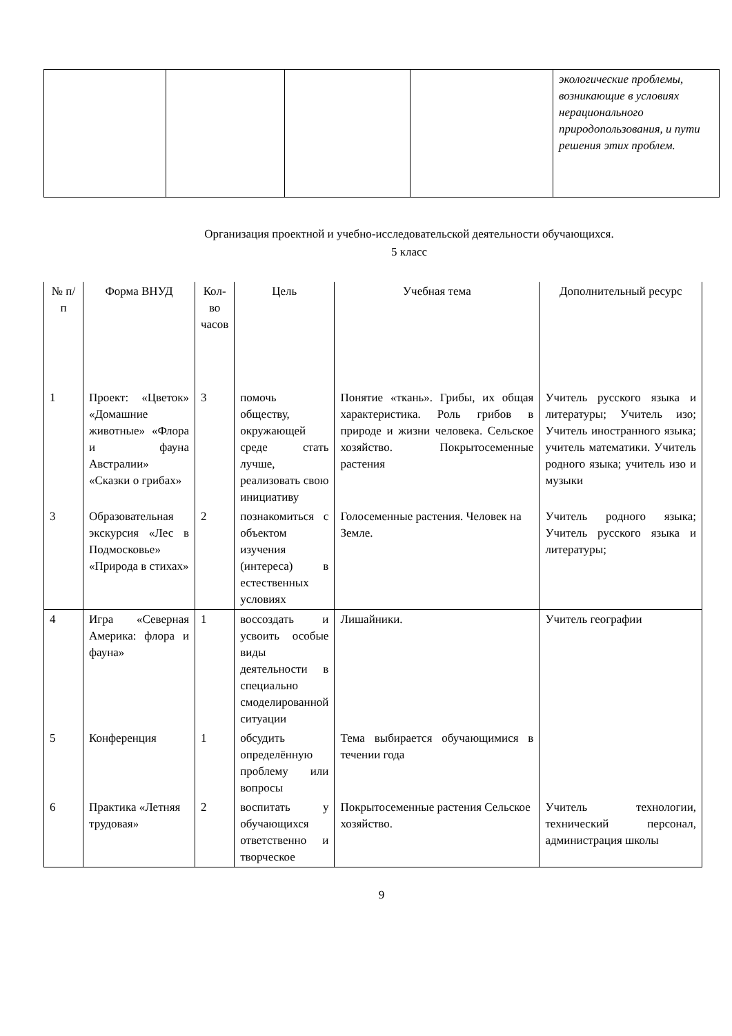| | | | | экологические проблемы, возникающие в условиях нерационального природопользования, и пути решения этих проблем. |
Организация проектной и учебно-исследовательской деятельности обучающихся.
5 класс
| № п/п | Форма ВНУД | Кол-во часов | Цель | Учебная тема | Дополнительный ресурс |
| 1 | Проект: «Цветок» «Домашние животные» «Флора и фауна Австралии» «Сказки о грибах» | 3 | помочь обществу, окружающей среде стать лучше, реализовать свою инициативу | Понятие «ткань». Грибы, их общая характеристика. Роль грибов в природе и жизни человека. Сельское хозяйство. Покрытосеменные растения | Учитель русского языка и литературы; Учитель изо; Учитель иностранного языка; учитель математики. Учитель родного языка; учитель изо и музыки |
| 3 | Образовательная экскурсия «Лес в Подмосковье» «Природа в стихах» | 2 | познакомиться с объектом изучения (интереса) в естественных условиях | Голосеменные растения. Человек на Земле. | Учитель родного языка; Учитель русского языка и литературы; |
| 4 | Игра «Северная Америка: флора и фауна» | 1 | воссоздать и усвоить особые виды деятельности в специально смоделированной ситуации | Лишайники. | Учитель географии |
| 5 | Конференция | 1 | обсудить определённую проблему или вопросы | Тема выбирается обучающимися в течении года | |
| 6 | Практика «Летняя трудовая» | 2 | воспитать у обучающихся ответственно и творческое | Покрытосеменные растения Сельское хозяйство. | Учитель технологии, технический персонал, администрация школы |
9